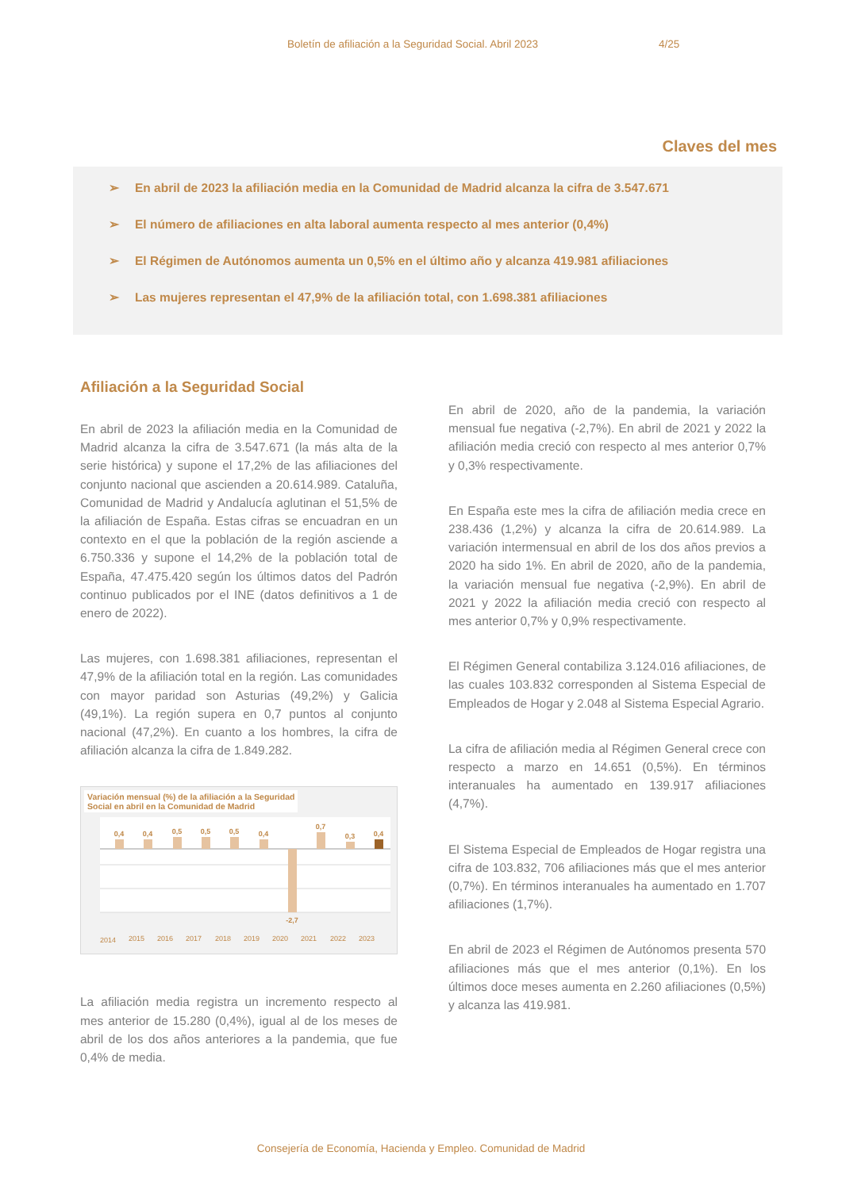Boletín de afiliación a la Seguridad Social. Abril 2023 4/25
Claves del mes
➢ En abril de 2023 la afiliación media en la Comunidad de Madrid alcanza la cifra de 3.547.671
➢ El número de afiliaciones en alta laboral aumenta respecto al mes anterior (0,4%)
➢ El Régimen de Autónomos aumenta un 0,5% en el último año y alcanza 419.981 afiliaciones
➢ Las mujeres representan el 47,9% de la afiliación total, con 1.698.381 afiliaciones
Afiliación a la Seguridad Social
En abril de 2023 la afiliación media en la Comunidad de Madrid alcanza la cifra de 3.547.671 (la más alta de la serie histórica) y supone el 17,2% de las afiliaciones del conjunto nacional que ascienden a 20.614.989. Cataluña, Comunidad de Madrid y Andalucía aglutinan el 51,5% de la afiliación de España. Estas cifras se encuadran en un contexto en el que la población de la región asciende a 6.750.336 y supone el 14,2% de la población total de España, 47.475.420 según los últimos datos del Padrón continuo publicados por el INE (datos definitivos a 1 de enero de 2022).
Las mujeres, con 1.698.381 afiliaciones, representan el 47,9% de la afiliación total en la región. Las comunidades con mayor paridad son Asturias (49,2%) y Galicia (49,1%). La región supera en 0,7 puntos al conjunto nacional (47,2%). En cuanto a los hombres, la cifra de afiliación alcanza la cifra de 1.849.282.
Variación mensual (%) de la afiliación a la Seguridad
Social en abril en la Comunidad de Madrid
0,4
0,4
0,5
0,5
0,5
0,4
-2,7
0,7
0,3
0,4
2014
2015
2016
2017
2018
2019
2020
2021
2022
2023
La afiliación media registra un incremento respecto al mes anterior de 15.280 (0,4%), igual al de los meses de abril de los dos años anteriores a la pandemia, que fue 0,4% de media.
En abril de 2020, año de la pandemia, la variación mensual fue negativa (-2,7%). En abril de 2021 y 2022 la afiliación media creció con respecto al mes anterior 0,7% y 0,3% respectivamente.
En España este mes la cifra de afiliación media crece en 238.436 (1,2%) y alcanza la cifra de 20.614.989. La variación intermensual en abril de los dos años previos a 2020 ha sido 1%. En abril de 2020, año de la pandemia, la variación mensual fue negativa (-2,9%). En abril de 2021 y 2022 la afiliación media creció con respecto al mes anterior 0,7% y 0,9% respectivamente.
El Régimen General contabiliza 3.124.016 afiliaciones, de las cuales 103.832 corresponden al Sistema Especial de Empleados de Hogar y 2.048 al Sistema Especial Agrario.
La cifra de afiliación media al Régimen General crece con respecto a marzo en 14.651 (0,5%). En términos interanuales ha aumentado en 139.917 afiliaciones (4,7%).
El Sistema Especial de Empleados de Hogar registra una cifra de 103.832, 706 afiliaciones más que el mes anterior (0,7%). En términos interanuales ha aumentado en 1.707 afiliaciones (1,7%).
En abril de 2023 el Régimen de Autónomos presenta 570 afiliaciones más que el mes anterior (0,1%). En los últimos doce meses aumenta en 2.260 afiliaciones (0,5%) y alcanza las 419.981.
Consejería de Economía, Hacienda y Empleo. Comunidad de Madrid